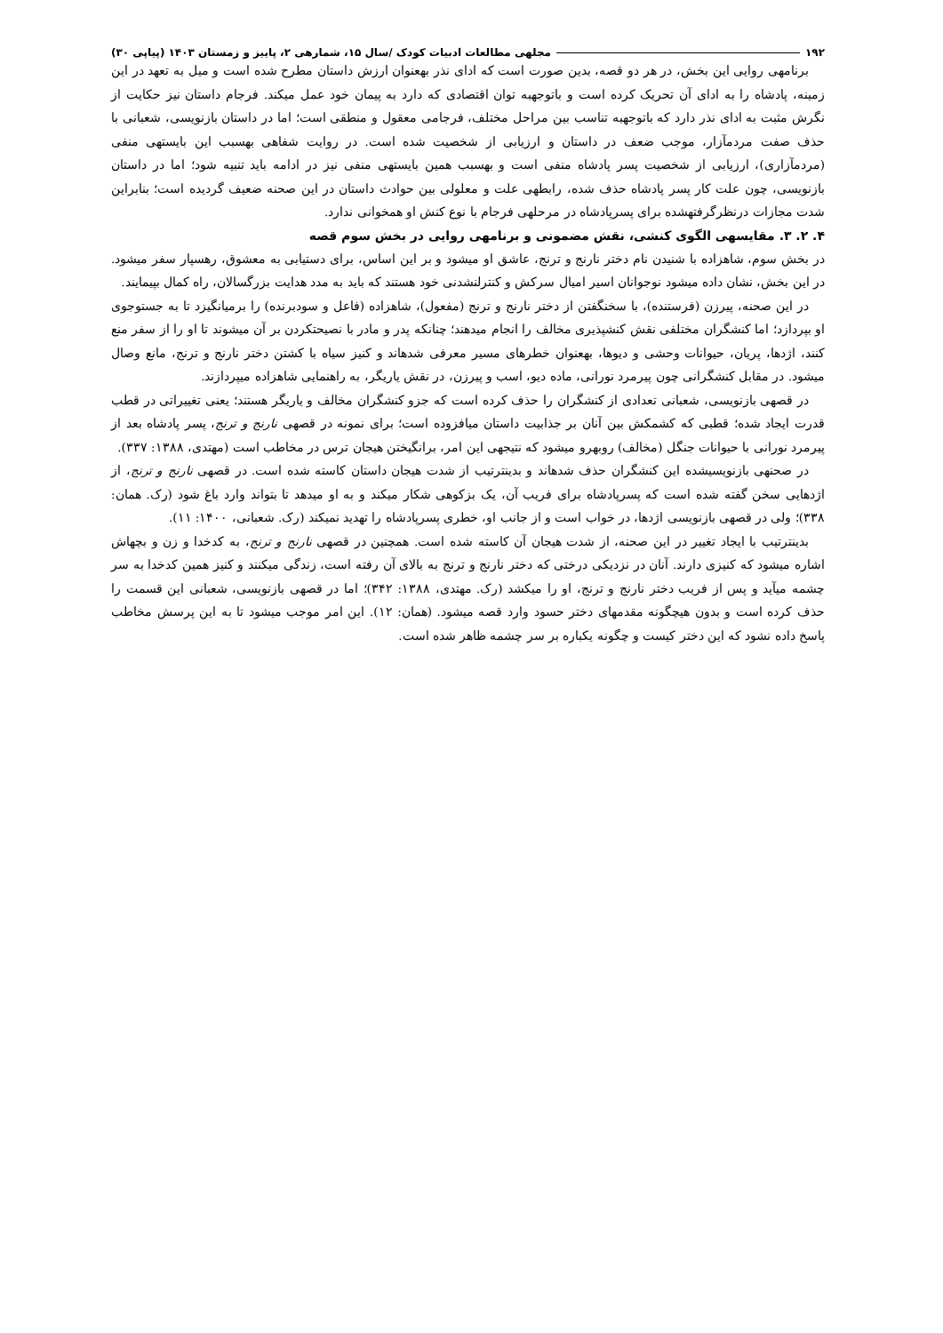۱۹۲ مجلهی مطالعات ادبیات کودک /سال ۱۵، شمارهی ۲، پاییز و زمستان ۱۴۰۳ (پیاپی ۳۰)
برنامهی روایی این بخش، در هر دو قصه، بدین صورت است که ادای نذر بهعنوان ارزش داستان مطرح شده است و میل به تعهد در این زمینه، پادشاه را به ادای آن تحریک کرده است و باتوجهبه توان اقتصادی که دارد به پیمان خود عمل میکند. فرجام داستان نیز حکایت از نگرش مثبت به ادای نذر دارد که باتوجهبه تناسب بین مراحل مختلف، فرجامی معقول و منطقی است؛ اما در داستان بازنویسی، شعبانی با حذف صفت مردمآزار، موجب ضعف در داستان و ارزیابی از شخصیت شده است. در روایت شفاهی بهسبب این بایستهی منفی (مردمآزاری)، ارزیابی از شخصیت پسر پادشاه منفی است و بهسبب همین بایستهی منفی نیز در ادامه باید تنبیه شود؛ اما در داستان بازنویسی، چون علت کار پسر پادشاه حذف شده، رابطهی علت و معلولی بین حوادث داستان در این صحنه ضعیف گردیده است؛ بنابراین شدت مجازات درنظرگرفتهشده برای پسرپادشاه در مرحلهی فرجام با نوع کنش او همخوانی ندارد.
۴. ۲. ۳. مقایسهی الگوی کنشی، نقش مضمونی و برنامهی روایی در بخش سوم قصه
در بخش سوم، شاهزاده با شنیدن نام دختر نارنج و ترنج، عاشق او میشود و بر این اساس، برای دستیابی به معشوق، رهسپار سفر میشود. در این بخش، نشان داده میشود نوجوانان اسیر امیال سرکش و کنترلنشدنی خود هستند که باید به مدد هدایت بزرگسالان، راه کمال بپیمایند.
در این صحنه، پیرزن (فرستنده)، با سخنگفتن از دختر نارنج و ترنج (مفعول)، شاهزاده (فاعل و سودبرنده) را برمیانگیزد تا به جستوجوی او بپردازد؛ اما کنشگران مختلفی نقش کنشپذیری مخالف را انجام میدهند؛ چنانکه پدر و مادر با نصیحتکردن بر آن میشوند تا او را از سفر منع کنند، اژدها، پریان، حیوانات وحشی و دیوها، بهعنوان خطرهای مسیر معرفی شدهاند و کنیز سیاه با کشتن دختر نارنج و ترنج، مانع وصال میشود. در مقابل کنشگرانی چون پیرمرد نورانی، ماده دیو، اسب و پیرزن، در نقش یاریگر، به راهنمایی شاهزاده میپردازند.
در قصهی بازنویسی، شعبانی تعدادی از کنشگران را حذف کرده است که جزو کنشگران مخالف و یاریگر هستند؛ یعنی تغییراتی در قطب قدرت ایجاد شده؛ قطبی که کشمکش بین آنان بر جذابیت داستان میافزوده است؛ برای نمونه در قصهی نارنج و ترنج، پسر پادشاه بعد از پیرمرد نورانی با حیوانات جنگل (مخالف) روبهرو میشود که نتیجهی این امر، برانگیختن هیجان ترس در مخاطب است (مهتدی، ۱۳۸۸: ۳۳۷).
در صحنهی بازنویسیشده این کنشگران حذف شدهاند و بدینترتیب از شدت هیجان داستان کاسته شده است. در قصهی نارنج و ترنج، از اژدهایی سخن گفته شده است که پسرپادشاه برای فریب آن، یک بزکوهی شکار میکند و به او میدهد تا بتواند وارد باغ شود (رک. همان: ۳۳۸)؛ ولی در قصهی بازنویسی اژدها، در خواب است و از جانب او، خطری پسرپادشاه را تهدید نمیکند (رک. شعبانی، ۱۴۰۰: ۱۱).
بدینترتیب با ایجاد تغییر در این صحنه، از شدت هیجان آن کاسته شده است. همچنین در قصهی نارنج و ترنج، به کدخدا و زن و بچهاش اشاره میشود که کنیزی دارند. آنان در نزدیکی درختی که دختر نارنج و ترنج به بالای آن رفته است، زندگی میکنند و کنیز همین کدخدا به سر چشمه میآید و پس از فریب دختر نارنج و ترنج، او را میکشد (رک. مهتدی، ۱۳۸۸: ۳۴۲)؛ اما در قصهی بازنویسی، شعبانی این قسمت را حذف کرده است و بدون هیچگونه مقدمهای دختر حسود وارد قصه میشود. (همان: ۱۲). این امر موجب میشود تا به این پرسش مخاطب پاسخ داده نشود که این دختر کیست و چگونه یکباره بر سر چشمه ظاهر شده است.